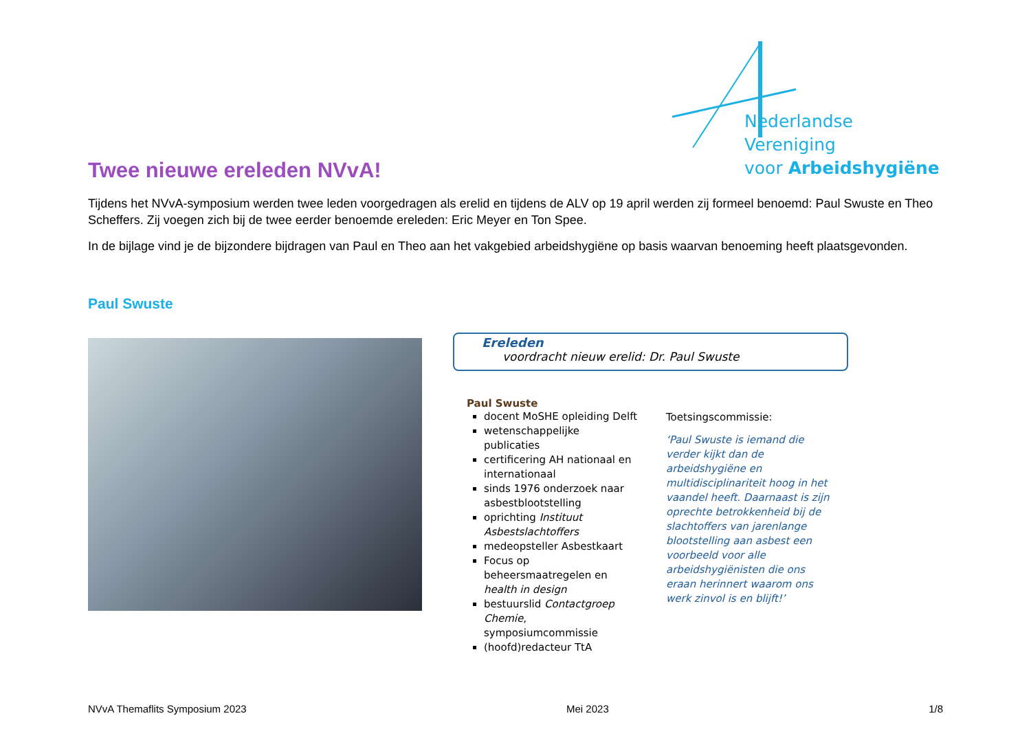Nederlandse Vereniging
voor Arbeidshygiëne
Twee nieuwe ereleden NVvA!
Tijdens het NVvA-symposium werden twee leden voorgedragen als erelid en tijdens de ALV op 19 april werden zij formeel benoemd: Paul Swuste en Theo Scheffers. Zij voegen zich bij de twee eerder benoemde ereleden: Eric Meyer en Ton Spee.
In de bijlage vind je de bijzondere bijdragen van Paul en Theo aan het vakgebied arbeidshygiëne op basis waarvan benoeming heeft plaatsgevonden.
Paul Swuste
Ereleden
voordracht nieuw erelid: Dr. Paul Swuste
Paul Swuste
docent MoSHE opleiding Delft
wetenschappelijke publicaties
certificering AH nationaal en internationaal
sinds 1976 onderzoek naar asbestblootstelling
oprichting Instituut Asbestslachtoffers
medeopsteller Asbestkaart
Focus op beheersmaatregelen en health in design
bestuurslid Contactgroep Chemie, symposiumcommissie
(hoofd)redacteur TtA
Toetsingscommissie:
‘Paul Swuste is iemand die verder kijkt dan de arbeidshygiëne en multidisciplinariteit hoog in het vaandel heeft. Daarnaast is zijn oprechte betrokkenheid bij de slachtoffers van jarenlange blootstelling aan asbest een voorbeeld voor alle arbeidshygiënisten die ons eraan herinnert waarom ons werk zinvol is en blijft!’
NVvA Themaflits Symposium 2023 Mei 2023 1/8